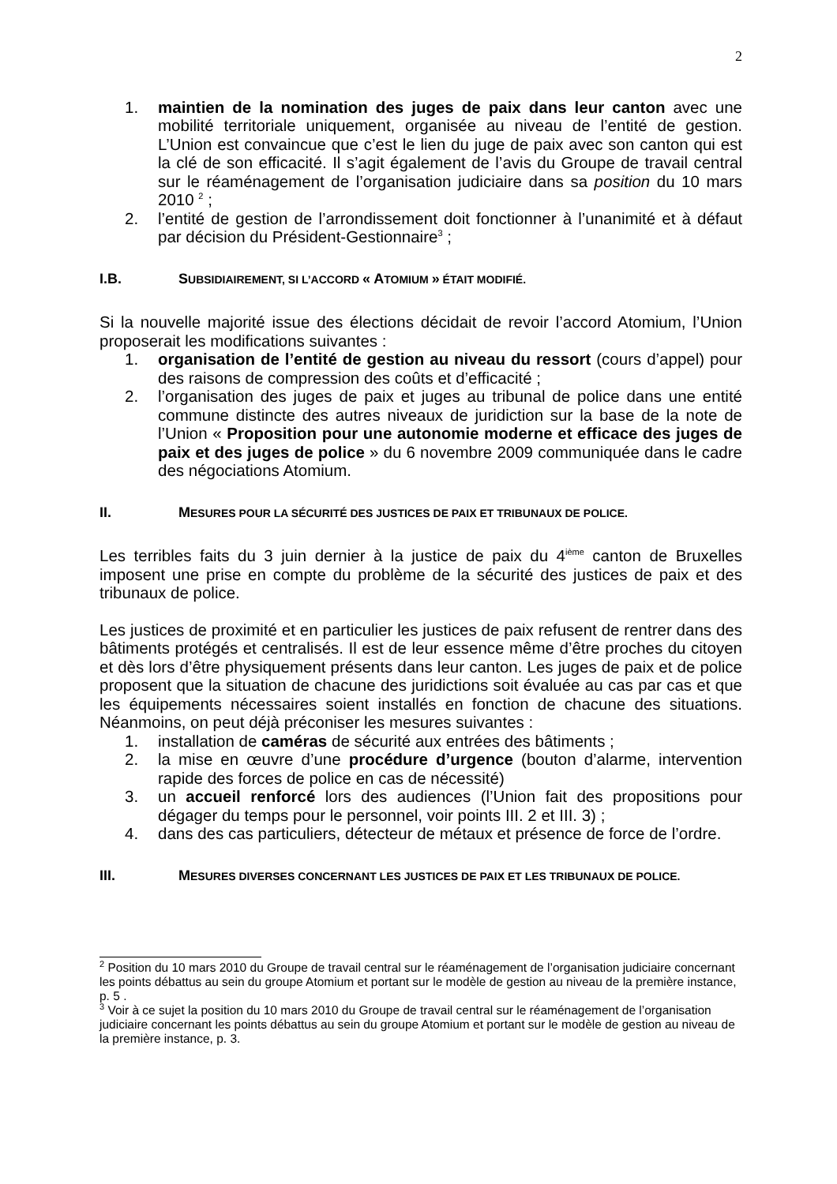2
1. maintien de la nomination des juges de paix dans leur canton avec une mobilité territoriale uniquement, organisée au niveau de l’entité de gestion. L’Union est convaincue que c’est le lien du juge de paix avec son canton qui est la clé de son efficacité. Il s’agit également de l’avis du Groupe de travail central sur le réaménagement de l’organisation judiciaire dans sa position du 10 mars 2010 <sup>2</sup> ;
2. l’entité de gestion de l’arrondissement doit fonctionner à l’unanimité et à défaut par décision du Président-Gestionnaire<sup>3</sup> ;
I.B. SUBSIDIAIREMENT, SI L’ACCORD « ATOMIUM » ÉTAIT MODIFIÉ.
Si la nouvelle majorité issue des élections décidait de revoir l’accord Atomium, l’Union proposerait les modifications suivantes :
1. organisation de l’entité de gestion au niveau du ressort (cours d’appel) pour des raisons de compression des coûts et d’efficacité ;
2. l’organisation des juges de paix et juges au tribunal de police dans une entité commune distincte des autres niveaux de juridiction sur la base de la note de l’Union « Proposition pour une autonomie moderne et efficace des juges de paix et des juges de police » du 6 novembre 2009 communiquée dans le cadre des négociations Atomium.
II. MESURES POUR LA SÉCURITÉ DES JUSTICES DE PAIX ET TRIBUNAUX DE POLICE.
Les terribles faits du 3 juin dernier à la justice de paix du 4<sup>ième</sup> canton de Bruxelles imposent une prise en compte du problème de la sécurité des justices de paix et des tribunaux de police.
Les justices de proximité et en particulier les justices de paix refusent de rentrer dans des bâtiments protégés et centralisés. Il est de leur essence même d’être proches du citoyen et dès lors d’être physiquement présents dans leur canton. Les juges de paix et de police proposent que la situation de chacune des juridictions soit évaluée au cas par cas et que les équipements nécessaires soient installés en fonction de chacune des situations. Néanmoins, on peut déjà préconiser les mesures suivantes :
1. installation de caméras de sécurité aux entrées des bâtiments ;
2. la mise en œuvre d’une procédure d’urgence (bouton d’alarme, intervention rapide des forces de police en cas de nécessité)
3. un accueil renforcé lors des audiences (l’Union fait des propositions pour dégager du temps pour le personnel, voir points III. 2 et III. 3) ;
4. dans des cas particuliers, détecteur de métaux et présence de force de l’ordre.
III. MESURES DIVERSES CONCERNANT LES JUSTICES DE PAIX ET LES TRIBUNAUX DE POLICE.
<sup>2</sup> Position du 10 mars 2010 du Groupe de travail central sur le réaménagement de l’organisation judiciaire concernant les points débattus au sein du groupe Atomium et portant sur le modèle de gestion au niveau de la première instance, p. 5 .
<sup>3</sup> Voir à ce sujet la position du 10 mars 2010 du Groupe de travail central sur le réaménagement de l’organisation judiciaire concernant les points débattus au sein du groupe Atomium et portant sur le modèle de gestion au niveau de la première instance, p. 3.